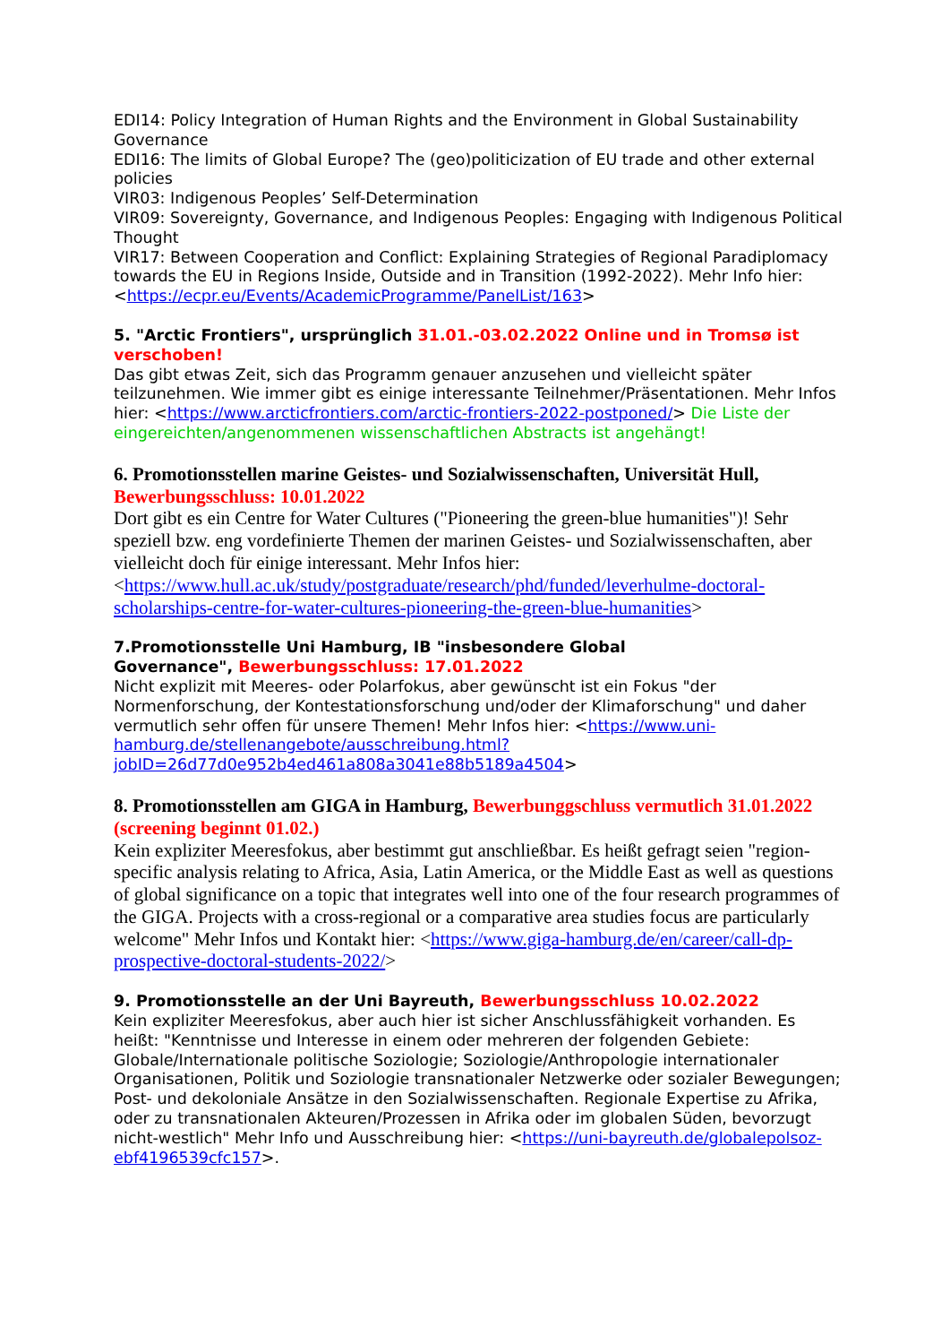EDI14: Policy Integration of Human Rights and the Environment in Global Sustainability Governance
EDI16: The limits of Global Europe? The (geo)politicization of EU trade and other external policies
VIR03: Indigenous Peoples’ Self-Determination
VIR09: Sovereignty, Governance, and Indigenous Peoples: Engaging with Indigenous Political Thought
VIR17: Between Cooperation and Conflict: Explaining Strategies of Regional Paradiplomacy towards the EU in Regions Inside, Outside and in Transition (1992-2022). Mehr Info hier: <https://ecpr.eu/Events/AcademicProgramme/PanelList/163>
5. "Arctic Frontiers", ursprünglich 31.01.-03.02.2022 Online und in Tromsø ist verschoben!
Das gibt etwas Zeit, sich das Programm genauer anzusehen und vielleicht später teilzunehmen. Wie immer gibt es einige interessante Teilnehmer/Präsentationen. Mehr Infos hier: <https://www.arcticfrontiers.com/arctic-frontiers-2022-postponed/> Die Liste der eingereichten/angenommenen wissenschaftlichen Abstracts ist angehängt!
6. Promotionsstellen marine Geistes- und Sozialwissenschaften, Universität Hull, Bewerbungsschluss: 10.01.2022
Dort gibt es ein Centre for Water Cultures ("Pioneering the green-blue humanities")! Sehr speziell bzw. eng vordefinierte Themen der marinen Geistes- und Sozialwissenschaften, aber vielleicht doch für einige interessant. Mehr Infos hier: <https://www.hull.ac.uk/study/postgraduate/research/phd/funded/leverhulme-doctoral-scholarships-centre-for-water-cultures-pioneering-the-green-blue-humanities>
7.Promotionsstelle Uni Hamburg, IB "insbesondere Global
Governance", Bewerbungsschluss: 17.01.2022
Nicht explizit mit Meeres- oder Polarfokus, aber gewünscht ist ein Fokus "der Normenforschung, der Kontestationsforschung und/oder der Klimaforschung" und daher vermutlich sehr offen für unsere Themen! Mehr Infos hier: <https://www.uni-hamburg.de/stellenangebote/ausschreibung.html?jobID=26d77d0e952b4ed461a808a3041e88b5189a4504>
8. Promotionsstellen am GIGA in Hamburg, Bewerbunggschluss vermutlich 31.01.2022 (screening beginnt 01.02.)
Kein expliziter Meeresfokus, aber bestimmt gut anschließbar. Es heißt gefragt seien "region-specific analysis relating to Africa, Asia, Latin America, or the Middle East as well as questions of global significance on a topic that integrates well into one of the four research programmes of the GIGA. Projects with a cross-regional or a comparative area studies focus are particularly welcome" Mehr Infos und Kontakt hier: <https://www.giga-hamburg.de/en/career/call-dp-prospective-doctoral-students-2022/>
9. Promotionsstelle an der Uni Bayreuth, Bewerbungsschluss 10.02.2022
Kein expliziter Meeresfokus, aber auch hier ist sicher Anschlussfähigkeit vorhanden. Es heißt: "Kenntnisse und Interesse in einem oder mehreren der folgenden Gebiete: Globale/Internationale politische Soziologie; Soziologie/Anthropologie internationaler Organisationen, Politik und Soziologie transnationaler Netzwerke oder sozialer Bewegungen; Post- und dekoloniale Ansätze in den Sozialwissenschaften. Regionale Expertise zu Afrika, oder zu transnationalen Akteuren/Prozessen in Afrika oder im globalen Süden, bevorzugt nicht-westlich" Mehr Info und Ausschreibung hier: <https://uni-bayreuth.de/globalepolsoz-ebf4196539cfc157>.